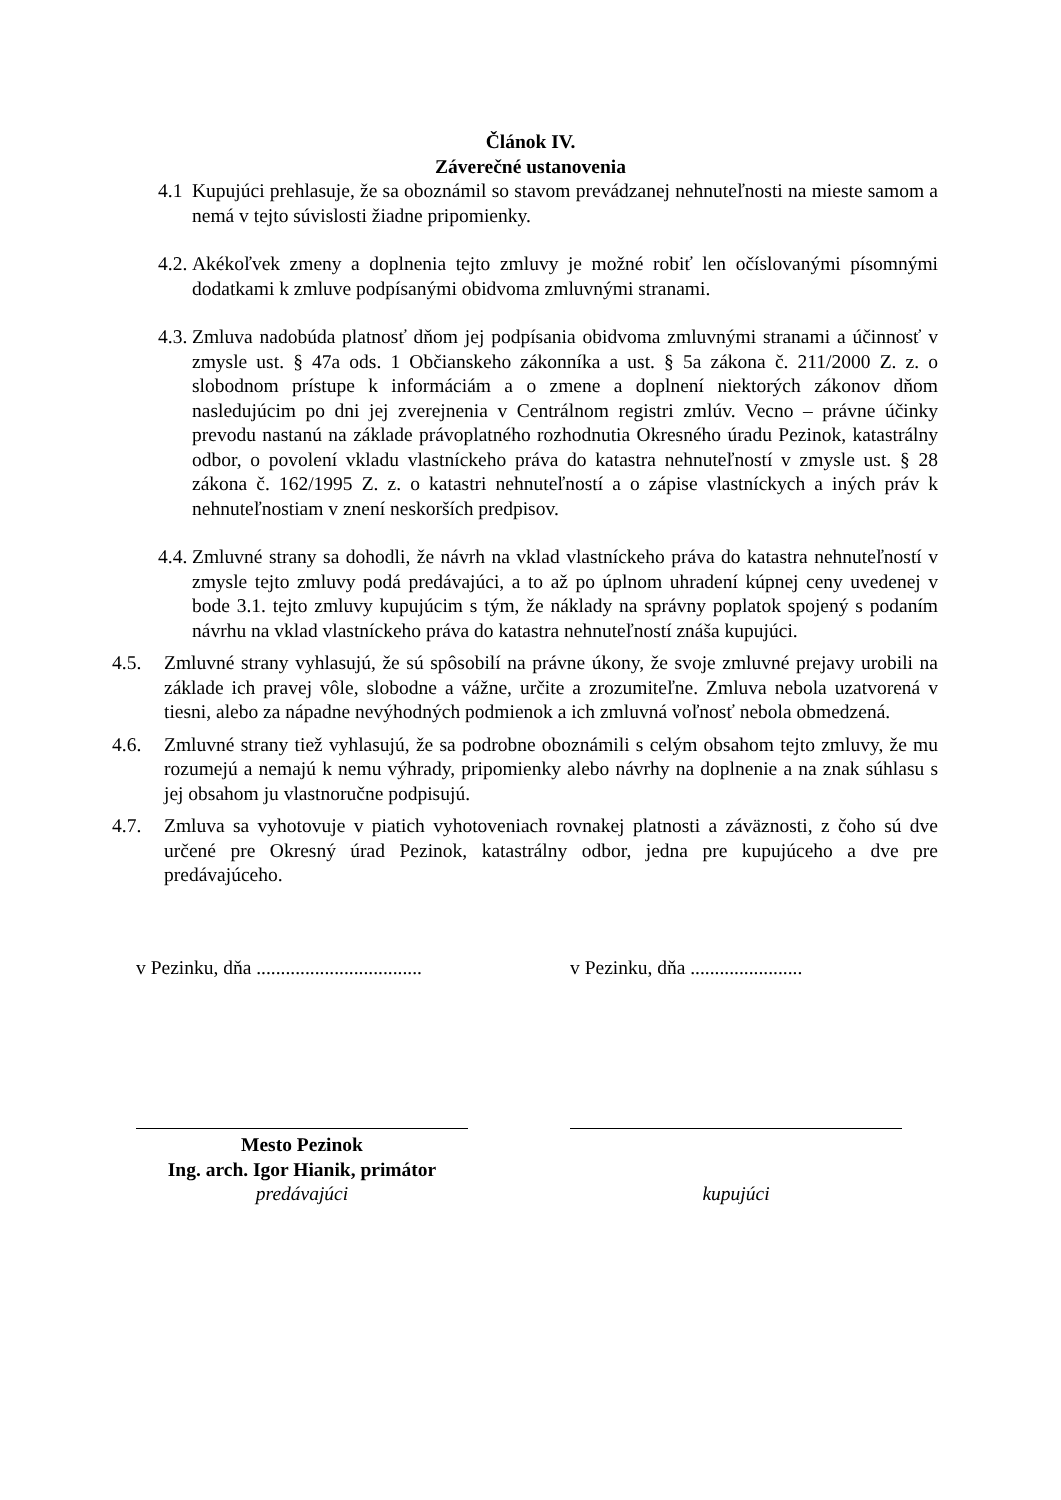Článok IV.
Záverečné ustanovenia
4.1
Kupujúci prehlasuje, že sa oboznámil so stavom prevádzanej nehnuteľnosti na mieste samom a nemá v tejto súvislosti žiadne pripomienky.
4.2.
Akékoľvek zmeny a doplnenia tejto zmluvy je možné robiť len očíslovanými písomnými dodatkami k zmluve podpísanými obidvoma zmluvnými stranami.
4.3.
Zmluva nadobúda platnosť dňom jej podpísania obidvoma zmluvnými stranami a účinnosť v zmysle ust. § 47a ods. 1 Občianskeho zákonníka a ust. § 5a zákona č. 211/2000 Z. z. o slobodnom prístupe k informáciám a o zmene a doplnení niektorých zákonov dňom nasledujúcim po dni jej zverejnenia v Centrálnom registri zmlúv. Vecno – právne účinky prevodu nastanú na základe právoplatného rozhodnutia Okresného úradu Pezinok, katastrálny odbor, o povolení vkladu vlastníckeho práva do katastra nehnuteľností v zmysle ust. § 28 zákona č. 162/1995 Z. z. o katastri nehnuteľností a o zápise vlastníckych a iných práv k nehnuteľnostiam v znení neskorších predpisov.
4.4.
Zmluvné strany sa dohodli, že návrh na vklad vlastníckeho práva do katastra nehnuteľností v zmysle tejto zmluvy podá predávajúci, a to až po úplnom uhradení kúpnej ceny uvedenej v bode 3.1. tejto zmluvy kupujúcim s tým, že náklady na správny poplatok spojený s podaním návrhu na vklad vlastníckeho práva do katastra nehnuteľností znáša kupujúci.
4.5. Zmluvné strany vyhlasujú, že sú spôsobilí na právne úkony, že svoje zmluvné prejavy urobili na základe ich pravej vôle, slobodne a vážne, určite a zrozumiteľne. Zmluva nebola uzatvorená v tiesni, alebo za nápadne nevýhodných podmienok a ich zmluvná voľnosť nebola obmedzená.
4.6. Zmluvné strany tiež vyhlasujú, že sa podrobne oboznámili s celým obsahom tejto zmluvy, že mu rozumejú a nemajú k nemu výhrady, pripomienky alebo návrhy na doplnenie a na znak súhlasu s jej obsahom ju vlastnoručne podpisujú.
4.7. Zmluva sa vyhotovuje v piatich vyhotoveniach rovnakej platnosti a záväznosti, z čoho sú dve určené pre Okresný úrad Pezinok, katastrálny odbor, jedna pre kupujúceho a dve pre predávajúceho.
v Pezinku, dňa ..................................
v Pezinku, dňa .......................
Mesto Pezinok
Ing. arch. Igor Hianik, primátor
predávajúci
kupujúci